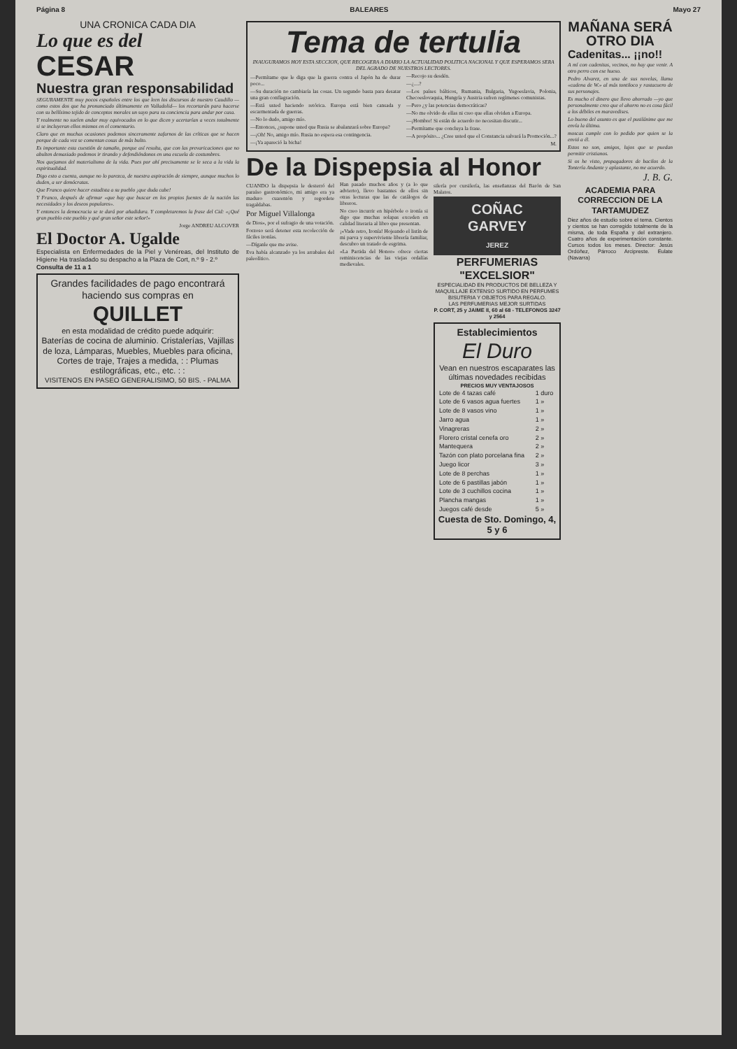Página 8 BALEARES Mayo 27
UNA CRONICA CADA DIA
Lo que es del
CESAR
Nuestra gran responsabilidad
SEGURAMENTE muy pocos españoles entre los que leen los discursos de nuestro Caudillo —como estos dos que ha pronunciado últimamente en Valladolid— los recortarán para hacerse con su bellísimo tejido de conceptos morales un sayo para su conciencia para andar por casa.
Y realmente no suelen andar muy equivocados en lo que dicen y acertarían a veces totalmente si se incluyeran ellos mismos en el comentario.
Claro que en muchas ocasiones podemos sinceramente zafarnos de las críticas que se hacen porque de cada vez se comentan cosas de más bulto.
Es importante esta cuestión de tamaño, porque así resulta, que con las prevaricaciones que no abulten demasiado podemos ir tirando y defendiéndonos en una escuela de costumbres.
Nos quejamos del materialismo de la vida. Pues por ahí precisamente se le seca a la vida la espiritualidad.
Digo esto a cuenta, aunque no lo parezca, de nuestra aspiración de siempre, aunque muchos lo duden, a ser demócratas.
Que Franco quiere hacer estadista a su pueblo ¡que duda cabe!
Y Franco, después de afirmar «que hay que buscar en los propios fuentes de la nación las necesidades y los deseos populares».
Y entonces la democracia se te dará por añadidura. Y completaremos la frase del Cid: «¡Qué gran pueblo este pueblo y qué gran señor este señor!»
Jorge ANDREU ALCOVER
El Doctor A. Ugalde
Especialista en Enfermedades de la Piel y Venéreas, del Instituto de Higiene Ha trasladado su despacho a la Plaza de Cort, n.º 9 - 2.º
Consulta de 11 a 1
Grandes facilidades de pago encontrará haciendo sus compras en
QUILLET
en esta modalidad de crédito puede adquirir:
Baterías de cocina de aluminio. Cristalerías, Vajillas de loza, Lámparas, Muebles, Muebles para oficina, Cortes de traje, Trajes a medida, : : Plumas estilográficas, etc., etc. : :
VISITENOS EN PASEO GENERALISIMO, 50 BIS. - PALMA
Tema de tertulia
INAUGURAMOS HOY ESTA SECCION, QUE RECOGERA A DIARIO LA ACTUALIDAD POLITICA NACIONAL Y QUE ESPERAMOS SERA DEL AGRADO DE NUESTROS LECTORES.
—Permítame que le diga que la guerra contra el Japón ha de durar poco...
—Su duración no cambiaría las cosas. Un segundo basta para desatar una gran conflagración.
—Está usted haciendo retórica. Europa está bien cansada y escarmentada de guerras.
—No lo dudo, amigo mío.
—Entonces, ¿supone usted que Rusia se abalanzará sobre Europa?
—¡Oh! No, amigo mío. Rusia no espera esa contingencia.
—¡Ya apareció la bicha!
—Recojo su desdén.
—¿....?
—Los países bálticos, Rumania, Bulgaria, Yugoeslavia, Polonia, Checoeslovaquia, Hungría y Austria sufren regímenes comunistas.
—Pero ¿y las potencias democráticas?
—No me olvido de ellas ni creo que ellas olviden a Europa.
—¡Hombre! Si están de acuerdo no necesitan discutir...
—Permítame que concluya la frase.
—A propósito... ¿Cree usted que el Constancia salvará la Promoción...?
M.
De la Dispepsia al Honor
CUANDO la dispepsia le desterró del paraíso gastronómico, mi amigo era ya maduro cuarentón y regordete tragaldabas.
Por Miguel Villalonga
de Dios», por el sufragio de una votación.
Forzoso será detener esta recolección de fáciles ironías.
—Díganle que me avise.
Eva había alcanzado ya los arrabales del paleolítico.
Han pasado muchos años y (a lo que advierto), llevo bastantes de ellos sin otras lecturas que las de catálogos de libreros.
No creo incurrir en hipérbole o ironía si digo que muchas solapas exceden en calidad literaria al libro que presentan.
¡«Vade retro, Ironía! Hojeando el listín de mi parva y superviviente librería familiar, descubro un tratado de esgrima.
«La Partida del Honor» ofrece ciertas reminiscencias de las viejas ordalías medievales.
silería por cursilería, las enseñanzas del Barón de San Malatos.
COÑAC
GARVEY
JEREZ
PERFUMERIAS "EXCELSIOR"
ESPECIALIDAD EN PRODUCTOS DE BELLEZA Y MAQUILLAJE EXTENSO SURTIDO EN PERFUMES BISUTERIA Y OBJETOS PARA REGALO.
LAS PERFUMERIAS MEJOR SURTIDAS
P. CORT, 25 y JAIME II, 60 al 68 - TELEFONOS 3247 y 2564
Establecimientos
El Duro
Vean en nuestros escaparates las últimas novedades recibidas
PRECIOS MUY VENTAJOSOS
| Lote de 4 tazas café | 1 duro |
| Lote de 6 vasos agua fuertes | 1 » |
| Lote de 8 vasos vino | 1 » |
| Jarro agua | 1 » |
| Vinagreras | 2 » |
| Florero cristal cenefa oro | 2 » |
| Mantequera | 2 » |
| Tazón con plato porcelana fina | 2 » |
| Juego licor | 3 » |
| Lote de 8 perchas | 1 » |
| Lote de 6 pastillas jabón | 1 » |
| Lote de 3 cuchillos cocina | 1 » |
| Plancha mangas | 1 » |
| Juegos café desde | 5 » |
Cuesta de Sto. Domingo, 4, 5 y 6
MAÑANA SERÁ OTRO DIA
Cadenitas... ¡¡no!!
A mí con cadenitas, vecinos, no hay que venir. A otro perro con ese hueso.
Pedro Alvarez, en una de sus novelas, llama «cadena de W.» al más tontiloco y rastacuero de sus personajes.
Es mucho el dinero que llevo ahorrado —yo que personalmente creo que el ahorro no es cosa fácil a los débiles en maravedises.
Lo bueno del asunto es que el pusilánime que me envía la última.
moscas cumple con lo pedido por quien se la envió a él.
Estos no son, amigos, lujos que se puedan permitir cristianos.
Si os he visto, propagadores de bacilos de la Tontería Andante y aplastante, no me acuerdo.
J. B. G.
ACADEMIA PARA CORRECCION DE LA TARTAMUDEZ
Diez años de estudio sobre el tema. Cientos y cientos se han corregido totalmente de la misma, de toda España y del extranjero. Cuatro años de experimentación constante. Cursos todos los meses. Director: Jesús Ordóñez, Párroco Arcipreste. Eulate (Navarra)